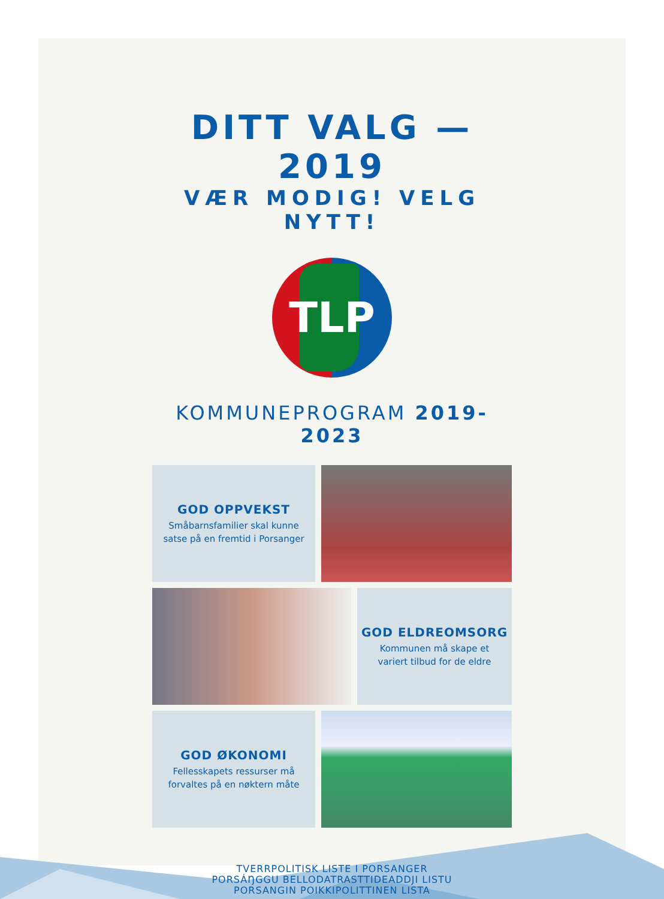DITT VALG — 2019
VÆR MODIG! VELG NYTT!
TLP
KOMMUNEPROGRAM 2019-2023
GOD OPPVEKST
Småbarnsfamilier skal kunne
satse på en fremtid i Porsanger
GOD ELDREOMSORG
Kommunen må skape et
variert tilbud for de eldre
GOD ØKONOMI
Fellesskapets ressurser må
forvaltes på en nøktern måte
TVERRPOLITISK LISTE I PORSANGER
PORSÁŊGGU BELLODATRASTTIDEADDJI LISTU
PORSANGIN POIKKIPOLITTINEN LISTA